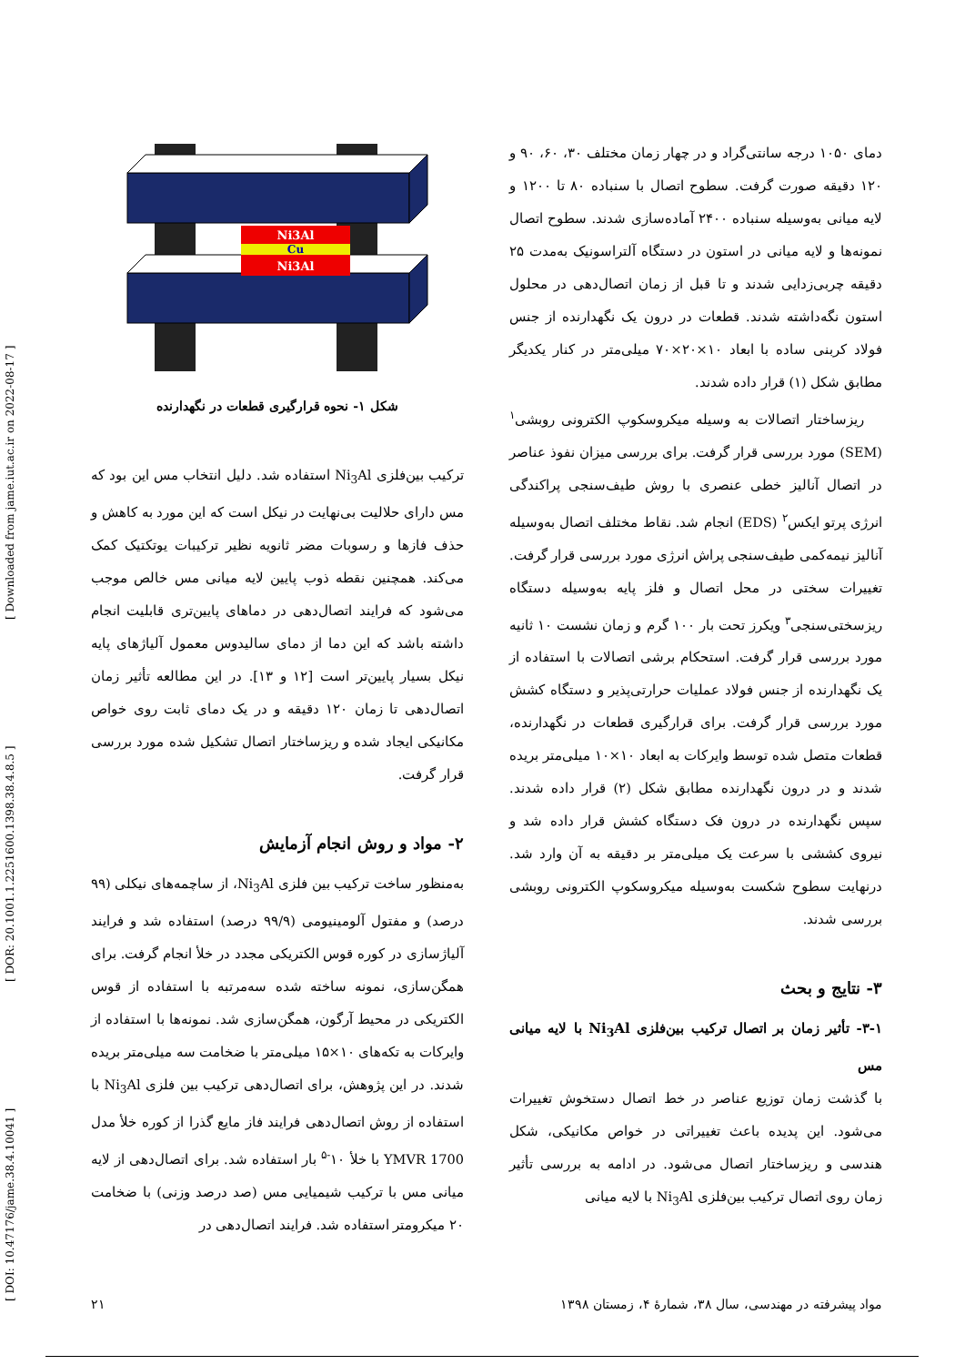[ DOI: 10.47176/jame.38.4.10041 ] [ DOR: 20.1001.1.2251600.1398.38.4.8.5 ] [ Downloaded from jame.iut.ac.ir on 2022-08-17 ]
Ni3Al
Cu
Ni3Al
شکل ۱- نحوه قرارگیری قطعات در نگهدارنده
ترکیب بین‌فلزی Ni<sub>3</sub>Al استفاده شد. دلیل انتخاب مس این بود که مس دارای حلالیت بی‌نهایت در نیکل است که این مورد به کاهش و حذف فازها و رسوبات مضر ثانویه نظیر ترکیبات یوتکتیک کمک می‌کند. همچنین نقطه ذوب پایین لایه میانی مس خالص موجب می‌شود که فرایند اتصال‌دهی در دماهای پایین‌تری قابلیت انجام داشته باشد که این دما از دمای سالیدوس معمول آلیاژهای پایه نیکل بسیار پایین‌تر است [۱۲ و ۱۳]. در این مطالعه تأثیر زمان اتصال‌دهی تا زمان ۱۲۰ دقیقه و در یک دمای ثابت روی خواص مکانیکی ایجاد شده و ریزساختار اتصال تشکیل شده مورد بررسی قرار گرفت.
۲- مواد و روش انجام آزمایش
به‌منظور ساخت ترکیب بین فلزی Ni<sub>3</sub>Al، از ساچمه‌های نیکلی (۹۹ درصد) و مفتول آلومینیومی (۹۹/۹ درصد) استفاده شد و فرایند آلیاژسازی در کوره قوس الکتریکی مجدد در خلأ انجام گرفت. برای همگن‌سازی، نمونه ساخته شده سه‌مرتبه با استفاده از قوس الکتریکی در محیط آرگون، همگن‌سازی شد. نمونه‌ها با استفاده از وایرکات به تکه‌های ۱۰×۱۵ میلی‌متر با ضخامت سه میلی‌متر بریده شدند. در این پژوهش، برای اتصال‌دهی ترکیب بین فلزی Ni<sub>3</sub>Al با استفاده از روش اتصال‌دهی فرایند فاز مایع گذرا از کوره خلأ مدل YMVR 1700 با خلأ ۱۰<sup>-۵</sup> بار استفاده شد. برای اتصال‌دهی از لایه میانی مس با ترکیب شیمیایی مس (صد درصد وزنی) با ضخامت ۲۰ میکرومتر استفاده شد. فرایند اتصال‌دهی در
دمای ۱۰۵۰ درجه سانتی‌گراد و در چهار زمان مختلف ۳۰، ۶۰، ۹۰ و ۱۲۰ دقیقه صورت گرفت. سطوح اتصال با سنباده ۸۰ تا ۱۲۰۰ و لایه میانی به‌وسیله سنباده ۲۴۰۰ آماده‌سازی شدند. سطوح اتصال نمونه‌ها و لایه میانی در استون در دستگاه آلتراسونیک به‌مدت ۲۵ دقیقه چربی‌زدایی شدند و تا قبل از زمان اتصال‌دهی در محلول استون نگه‌داشته شدند. قطعات در درون یک نگهدارنده از جنس فولاد کربنی ساده با ابعاد ۱۰×۲۰×۷۰ میلی‌متر در کنار یکدیگر مطابق شکل (۱) قرار داده شدند.
ریزساختار اتصالات به وسیله میکروسکوپ الکترونی روبشی<sup>۱</sup> (SEM) مورد بررسی قرار گرفت. برای بررسی میزان نفوذ عناصر در اتصال آنالیز خطی عنصری با روش طیف‌سنجی پراکندگی انرژی پرتو ایکس<sup>۲</sup> (EDS) انجام شد. نقاط مختلف اتصال به‌وسیله آنالیز نیمه‌کمی طیف‌سنجی پراش انرژی مورد بررسی قرار گرفت. تغییرات سختی در محل اتصال و فلز پایه به‌وسیله دستگاه ریزسختی‌سنجی<sup>۳</sup> ویکرز تحت بار ۱۰۰ گرم و زمان نشست ۱۰ ثانیه مورد بررسی قرار گرفت. استحکام برشی اتصالات با استفاده از یک نگهدارنده از جنس فولاد عملیات حرارتی‌پذیر و دستگاه کشش مورد بررسی قرار گرفت. برای قرارگیری قطعات در نگهدارنده، قطعات متصل شده توسط وایرکات به ابعاد ۱۰×۱۰ میلی‌متر بریده شدند و در درون نگهدارنده مطابق شکل (۲) قرار داده شدند. سپس نگهدارنده در درون فک دستگاه کشش قرار داده شد و نیروی کششی با سرعت یک میلی‌متر بر دقیقه به آن وارد شد. درنهایت سطوح شکست به‌وسیله میکروسکوپ الکترونی روبشی بررسی شدند.
۳- نتایج و بحث
۳-۱- تأثیر زمان بر اتصال ترکیب بین‌فلزی Ni<sub>3</sub>Al با لایه میانی مس
با گذشت زمان توزیع عناصر در خط اتصال دستخوش تغییرات می‌شود. این پدیده باعث تغییراتی در خواص مکانیکی، شکل هندسی و ریزساختار اتصال می‌شود. در ادامه به بررسی تأثیر زمان روی اتصال ترکیب بین‌فلزی Ni<sub>3</sub>Al با لایه میانی
مواد پیشرفته در مهندسی، سال ۳۸، شمارهٔ ۴، زمستان ۱۳۹۸ ۲۱